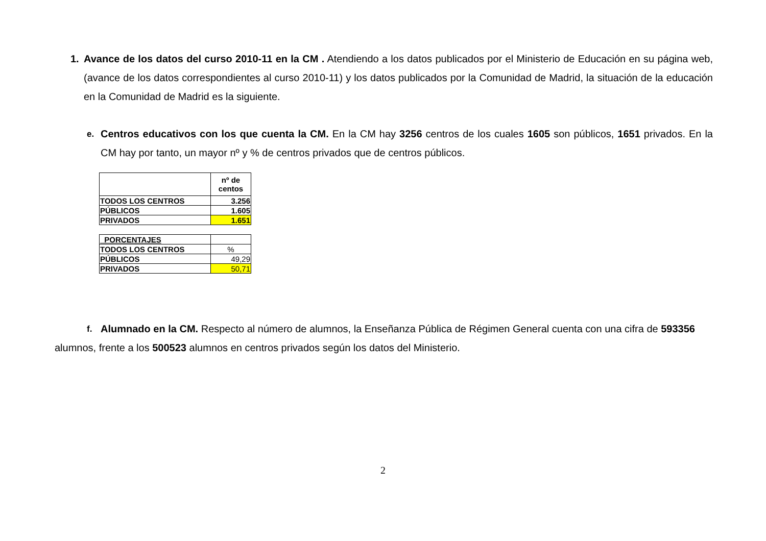1. Avance de los datos del curso 2010-11 en la CM . Atendiendo a los datos publicados por el Ministerio de Educación en su página web, (avance de los datos correspondientes al curso 2010-11) y los datos publicados por la Comunidad de Madrid, la situación de la educación en la Comunidad de Madrid es la siguiente.
e.
Centros educativos con los que cuenta la CM. En la CM hay 3256 centros de los cuales 1605 son públicos, 1651 privados. En la CM hay por tanto, un mayor nº y % de centros privados que de centros públicos.
| | nº de centos |
| TODOS LOS CENTROS | 3.256 |
| PÚBLICOS | 1.605 |
| PRIVADOS | 1.651 |
| PORCENTAJES | |
| TODOS LOS CENTROS | % |
| PÚBLICOS | 49,29 |
| PRIVADOS | 50,71 |
f.
Alumnado en la CM. Respecto al número de alumnos, la Enseñanza Pública de Régimen General cuenta con una cifra de 593356
alumnos, frente a los 500523 alumnos en centros privados según los datos del Ministerio.
2